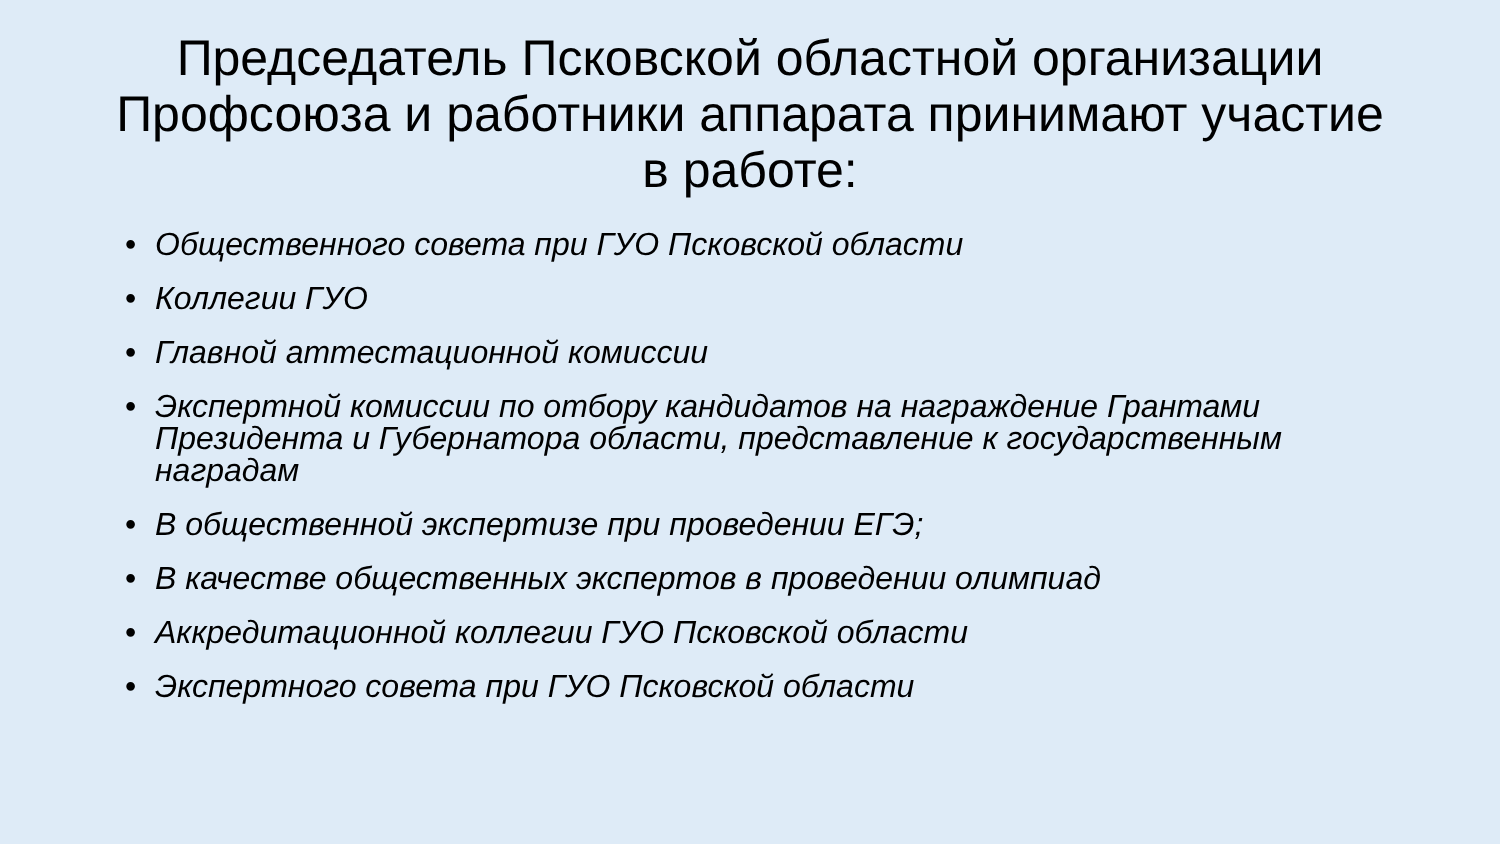Председатель Псковской областной организации Профсоюза и работники аппарата принимают участие в работе:
• Общественного совета при ГУО Псковской области
• Коллегии ГУО
• Главной аттестационной комиссии
• Экспертной комиссии по отбору кандидатов на награждение Грантами Президента и Губернатора области, представление к государственным наградам
• В общественной экспертизе при проведении ЕГЭ;
• В качестве общественных экспертов в проведении олимпиад
• Аккредитационной коллегии ГУО Псковской области
• Экспертного совета при ГУО Псковской области